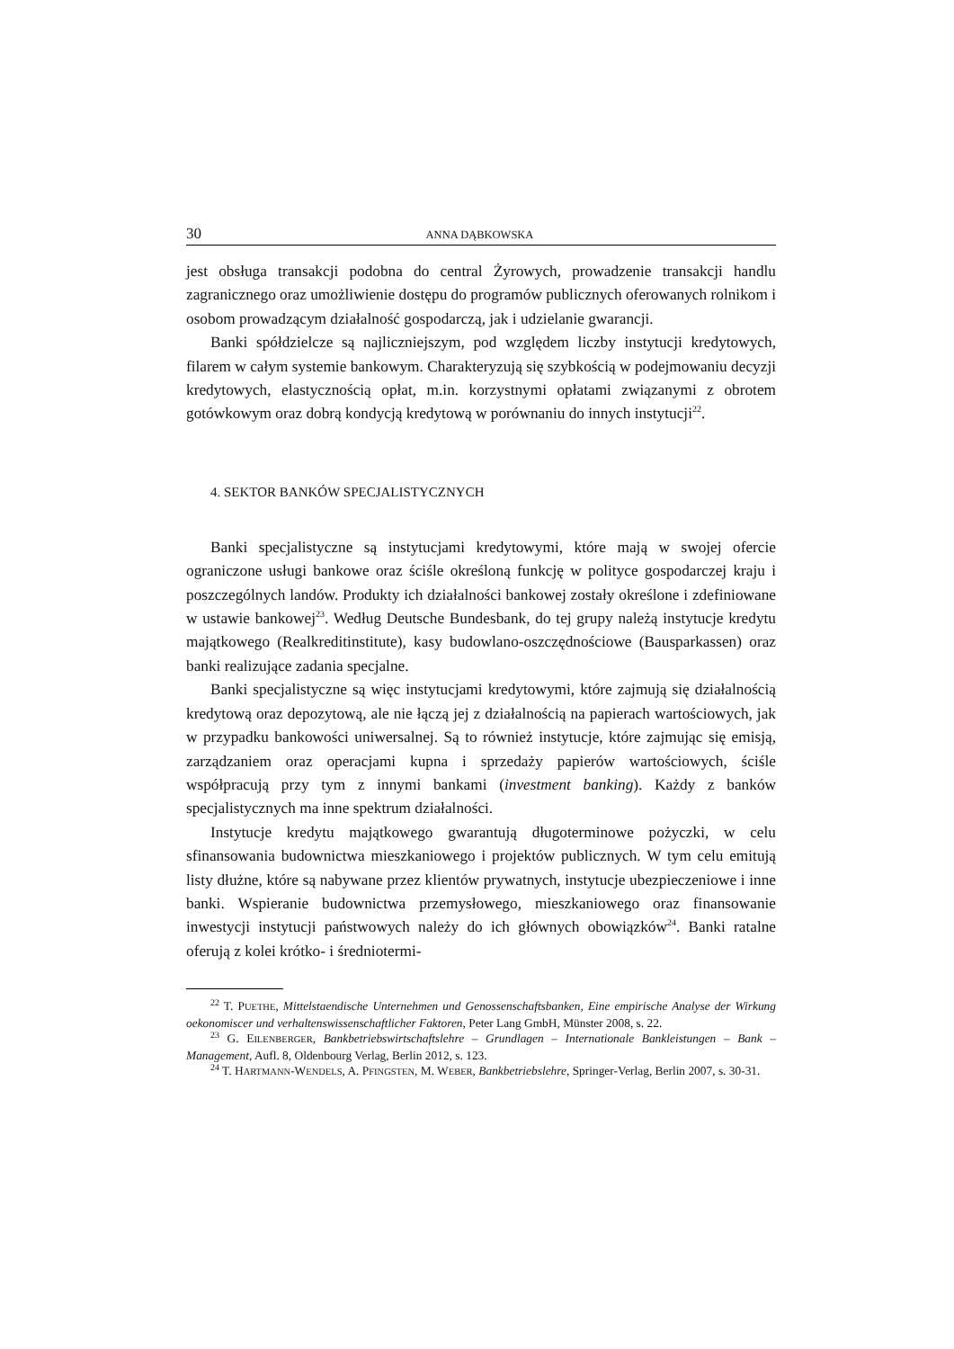30 ANNA DĄBKOWSKA
jest obsługa transakcji podobna do central Żyrowych, prowadzenie transakcji handlu zagranicznego oraz umożliwienie dostępu do programów publicznych oferowanych rolnikom i osobom prowadzącym działalność gospodarczą, jak i udzielanie gwarancji.
Banki spółdzielcze są najliczniejszym, pod względem liczby instytucji kredytowych, filarem w całym systemie bankowym. Charakteryzują się szybkością w podejmowaniu decyzji kredytowych, elastycznością opłat, m.in. korzystnymi opłatami związanymi z obrotem gotówkowym oraz dobrą kondycją kredytową w porównaniu do innych instytucji<sup>22</sup>.
4. SEKTOR BANKÓW SPECJALISTYCZNYCH
Banki specjalistyczne są instytucjami kredytowymi, które mają w swojej ofercie ograniczone usługi bankowe oraz ściśle określoną funkcję w polityce gospodarczej kraju i poszczególnych landów. Produkty ich działalności bankowej zostały określone i zdefiniowane w ustawie bankowej<sup>23</sup>. Według Deutsche Bundesbank, do tej grupy należą instytucje kredytu majątkowego (Realkreditinstitute), kasy budowlano-oszczędnościowe (Bausparkassen) oraz banki realizujące zadania specjalne.
Banki specjalistyczne są więc instytucjami kredytowymi, które zajmują się działalnością kredytową oraz depozytową, ale nie łączą jej z działalnością na papierach wartościowych, jak w przypadku bankowości uniwersalnej. Są to również instytucje, które zajmując się emisją, zarządzaniem oraz operacjami kupna i sprzedaży papierów wartościowych, ściśle współpracują przy tym z innymi bankami (investment banking). Każdy z banków specjalistycznych ma inne spektrum działalności.
Instytucje kredytu majątkowego gwarantują długoterminowe pożyczki, w celu sfinansowania budownictwa mieszkaniowego i projektów publicznych. W tym celu emitują listy dłużne, które są nabywane przez klientów prywatnych, instytucje ubezpieczeniowe i inne banki. Wspieranie budownictwa przemysłowego, mieszkaniowego oraz finansowanie inwestycji instytucji państwowych należy do ich głównych obowiązków<sup>24</sup>. Banki ratalne oferują z kolei krótko- i średniotermi-
<sup>22</sup> T. PUETHE, Mittelstaendische Unternehmen und Genossenschaftsbanken, Eine empirische Analyse der Wirkung oekonomiscer und verhaltenswissenschaftlicher Faktoren, Peter Lang GmbH, Münster 2008, s. 22.
<sup>23</sup> G. EILENBERGER, Bankbetriebswirtschaftslehre – Grundlagen – Internationale Bankleistungen – Bank – Management, Aufl. 8, Oldenbourg Verlag, Berlin 2012, s. 123.
<sup>24</sup> T. HARTMANN-WENDELS, A. PFINGSTEN, M. WEBER, Bankbetriebslehre, Springer-Verlag, Berlin 2007, s. 30-31.